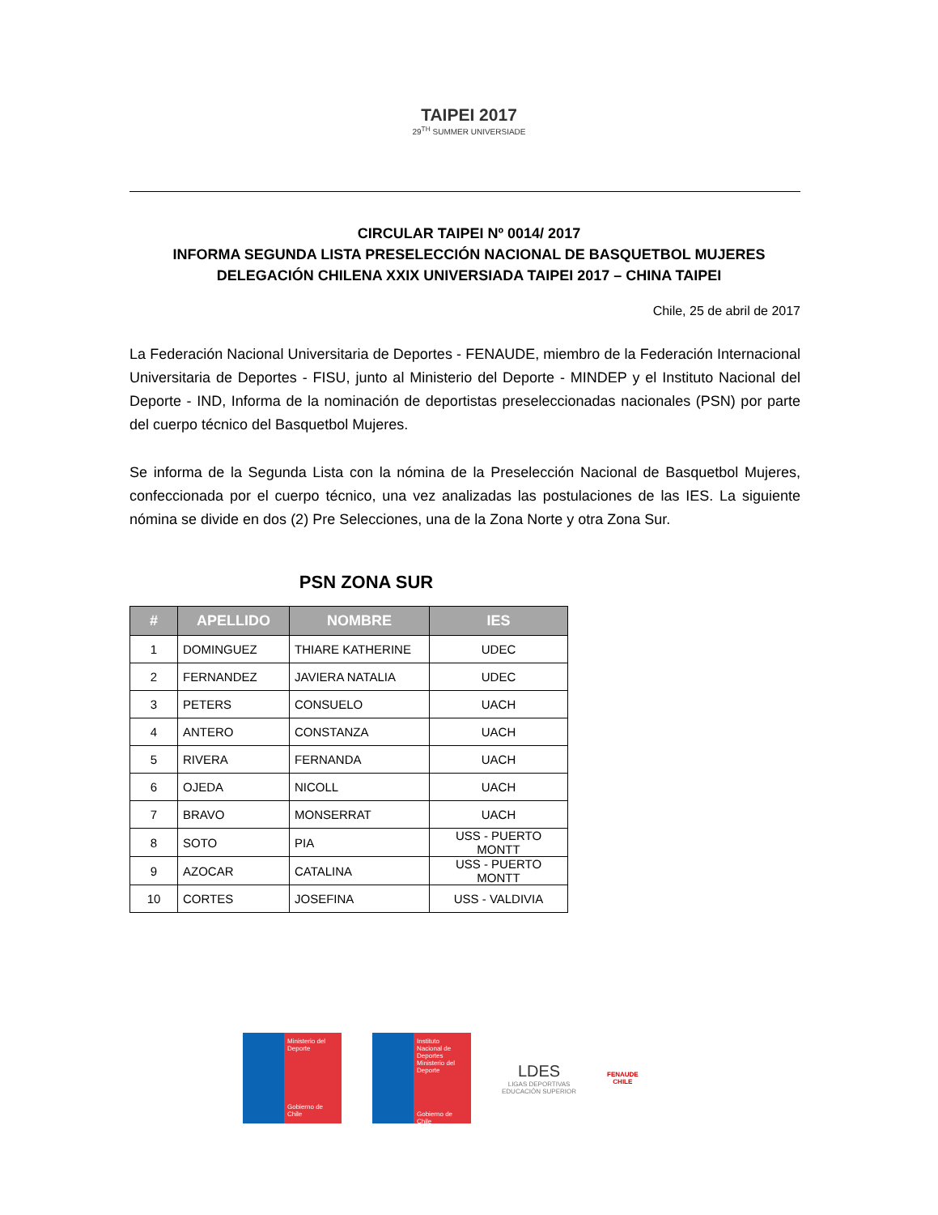TAIPEI 2017
29<sup>TH</sup> SUMMER UNIVERSIADE
CIRCULAR TAIPEI Nº 0014/ 2017
INFORMA SEGUNDA LISTA PRESELECCIÓN NACIONAL DE BASQUETBOL MUJERES
DELEGACIÓN CHILENA XXIX UNIVERSIADA TAIPEI 2017 – CHINA TAIPEI
Chile, 25 de abril de 2017
La Federación Nacional Universitaria de Deportes - FENAUDE, miembro de la Federación Internacional Universitaria de Deportes - FISU, junto al Ministerio del Deporte - MINDEP y el Instituto Nacional del Deporte - IND, Informa de la nominación de deportistas preseleccionadas nacionales (PSN) por parte del cuerpo técnico del Basquetbol Mujeres.
Se informa de la Segunda Lista con la nómina de la Preselección Nacional de Basquetbol Mujeres, confeccionada por el cuerpo técnico, una vez analizadas las postulaciones de las IES. La siguiente nómina se divide en dos (2) Pre Selecciones, una de la Zona Norte y otra Zona Sur.
PSN ZONA SUR
| # | APELLIDO | NOMBRE | IES |
| --- | --- | --- | --- |
| 1 | DOMINGUEZ | THIARE KATHERINE | UDEC |
| 2 | FERNANDEZ | JAVIERA NATALIA | UDEC |
| 3 | PETERS | CONSUELO | UACH |
| 4 | ANTERO | CONSTANZA | UACH |
| 5 | RIVERA | FERNANDA | UACH |
| 6 | OJEDA | NICOLL | UACH |
| 7 | BRAVO | MONSERRAT | UACH |
| 8 | SOTO | PIA | USS - PUERTO MONTT |
| 9 | AZOCAR | CATALINA | USS - PUERTO MONTT |
| 10 | CORTES | JOSEFINA | USS - VALDIVIA |
Ministerio del Deporte
Gobierno de Chile
Instituto Nacional de Deportes
Ministerio del Deporte
Gobierno de Chile
LDES
LIGAS DEPORTIVAS
EDUCACIÓN SUPERIOR
FENAUDE
CHILE